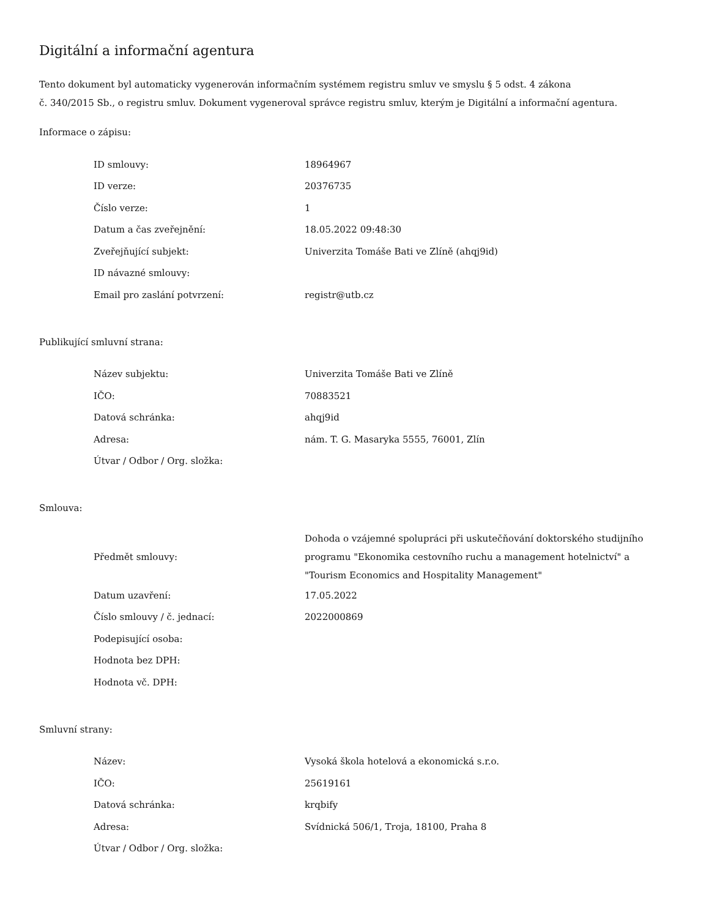Digitální a informační agentura
Tento dokument byl automaticky vygenerován informačním systémem registru smluv ve smyslu § 5 odst. 4 zákona
č. 340/2015 Sb., o registru smluv. Dokument vygeneroval správce registru smluv, kterým je Digitální a informační agentura.
Informace o zápisu:
| ID smlouvy: | 18964967 |
| ID verze: | 20376735 |
| Číslo verze: | 1 |
| Datum a čas zveřejnění: | 18.05.2022 09:48:30 |
| Zveřejňující subjekt: | Univerzita Tomáše Bati ve Zlíně (ahqj9id) |
| ID návazné smlouvy: | |
| Email pro zaslání potvrzení: | registr@utb.cz |
Publikující smluvní strana:
| Název subjektu: | Univerzita Tomáše Bati ve Zlíně |
| IČO: | 70883521 |
| Datová schránka: | ahqj9id |
| Adresa: | nám. T. G. Masaryka 5555, 76001, Zlín |
| Útvar / Odbor / Org. složka: | |
Smlouva:
| Předmět smlouvy: | Dohoda o vzájemné spolupráci při uskutečňování doktorského studijního programu "Ekonomika cestovního ruchu a management hotelnictví" a "Tourism Economics and Hospitality Management" |
| Datum uzavření: | 17.05.2022 |
| Číslo smlouvy / č. jednací: | 2022000869 |
| Podepisující osoba: | |
| Hodnota bez DPH: | |
| Hodnota vč. DPH: | |
Smluvní strany:
| Název: | Vysoká škola hotelová a ekonomická s.r.o. |
| IČO: | 25619161 |
| Datová schránka: | krqbify |
| Adresa: | Svídnická 506/1, Troja, 18100, Praha 8 |
| Útvar / Odbor / Org. složka: | |